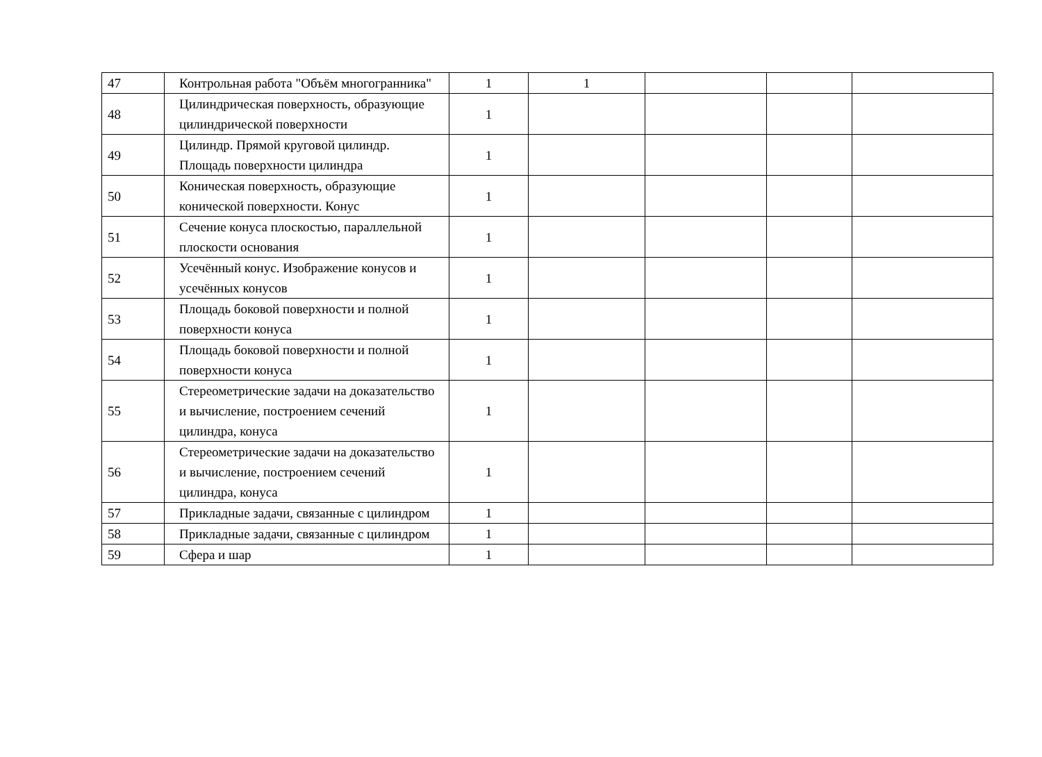| 47 | Контрольная работа "Объём многогранника" | 1 | 1 | | | |
| 48 | Цилиндрическая поверхность, образующие цилиндрической поверхности | 1 | | | | |
| 49 | Цилиндр. Прямой круговой цилиндр. Площадь поверхности цилиндра | 1 | | | | |
| 50 | Коническая поверхность, образующие конической поверхности. Конус | 1 | | | | |
| 51 | Сечение конуса плоскостью, параллельной плоскости основания | 1 | | | | |
| 52 | Усечённый конус. Изображение конусов и усечённых конусов | 1 | | | | |
| 53 | Площадь боковой поверхности и полной поверхности конуса | 1 | | | | |
| 54 | Площадь боковой поверхности и полной поверхности конуса | 1 | | | | |
| 55 | Стереометрические задачи на доказательство и вычисление, построением сечений цилиндра, конуса | 1 | | | | |
| 56 | Стереометрические задачи на доказательство и вычисление, построением сечений цилиндра, конуса | 1 | | | | |
| 57 | Прикладные задачи, связанные с цилиндром | 1 | | | | |
| 58 | Прикладные задачи, связанные с цилиндром | 1 | | | | |
| 59 | Сфера и шар | 1 | | | | |